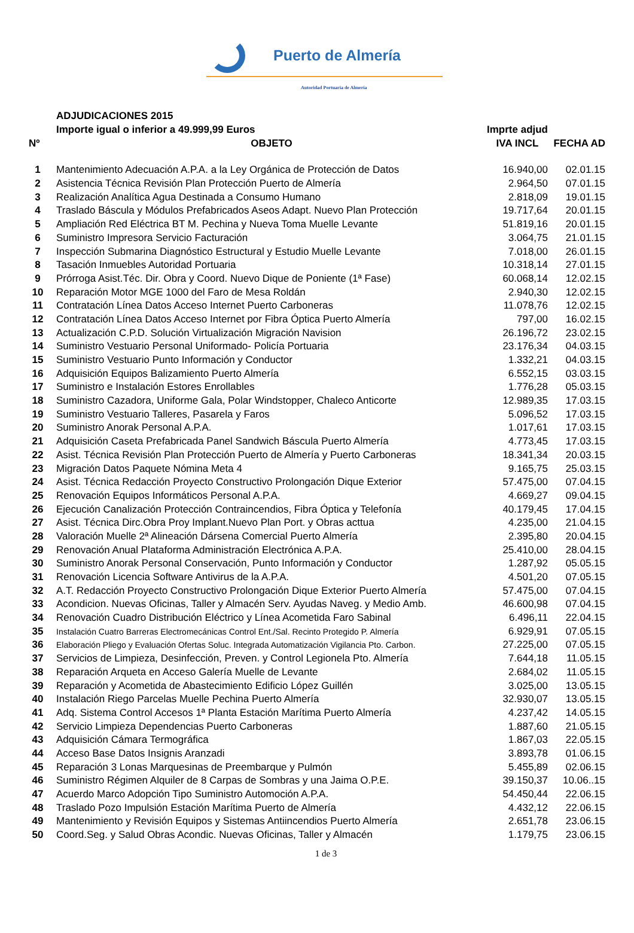Puerto de Almería
Autoridad Portuaria de Almería
| | ADJUDICACIONES 2015 | | |
| --- | --- | --- | --- |
| | Importe igual o inferior a 49.999,99 Euros | Imprte adjud | |
| Nº | OBJETO | IVA INCL | FECHA AD |
| 1 | Mantenimiento Adecuación A.P.A. a la Ley Orgánica de Protección de Datos | 16.940,00 | 02.01.15 |
| 2 | Asistencia Técnica Revisión Plan Protección Puerto de Almería | 2.964,50 | 07.01.15 |
| 3 | Realización Analítica Agua Destinada a Consumo Humano | 2.818,09 | 19.01.15 |
| 4 | Traslado Báscula y Módulos Prefabricados Aseos Adapt. Nuevo Plan Protección | 19.717,64 | 20.01.15 |
| 5 | Ampliación Red Eléctrica BT M. Pechina y Nueva Toma Muelle Levante | 51.819,16 | 20.01.15 |
| 6 | Suministro Impresora Servicio Facturación | 3.064,75 | 21.01.15 |
| 7 | Inspección Submarina Diagnóstico Estructural y Estudio Muelle Levante | 7.018,00 | 26.01.15 |
| 8 | Tasación Inmuebles Autoridad Portuaria | 10.318,14 | 27.01.15 |
| 9 | Prórroga Asist.Téc. Dir. Obra y Coord. Nuevo Dique de Poniente (1ª Fase) | 60.068,14 | 12.02.15 |
| 10 | Reparación Motor MGE 1000 del Faro de Mesa Roldán | 2.940,30 | 12.02.15 |
| 11 | Contratación Línea Datos Acceso Internet Puerto Carboneras | 11.078,76 | 12.02.15 |
| 12 | Contratación Línea Datos Acceso Internet por Fibra Óptica Puerto Almería | 797,00 | 16.02.15 |
| 13 | Actualización C.P.D. Solución Virtualización Migración Navision | 26.196,72 | 23.02.15 |
| 14 | Suministro Vestuario Personal Uniformado- Policía Portuaria | 23.176,34 | 04.03.15 |
| 15 | Suministro Vestuario Punto Información y Conductor | 1.332,21 | 04.03.15 |
| 16 | Adquisición Equipos Balizamiento Puerto Almería | 6.552,15 | 03.03.15 |
| 17 | Suministro e Instalación Estores Enrollables | 1.776,28 | 05.03.15 |
| 18 | Suministro Cazadora, Uniforme Gala, Polar Windstopper, Chaleco Anticorte | 12.989,35 | 17.03.15 |
| 19 | Suministro Vestuario Talleres, Pasarela y Faros | 5.096,52 | 17.03.15 |
| 20 | Suministro Anorak Personal A.P.A. | 1.017,61 | 17.03.15 |
| 21 | Adquisición Caseta Prefabricada Panel Sandwich Báscula Puerto Almería | 4.773,45 | 17.03.15 |
| 22 | Asist. Técnica Revisión Plan Protección Puerto de Almería y Puerto Carboneras | 18.341,34 | 20.03.15 |
| 23 | Migración Datos Paquete Nómina Meta 4 | 9.165,75 | 25.03.15 |
| 24 | Asist. Técnica Redacción Proyecto Constructivo Prolongación Dique Exterior | 57.475,00 | 07.04.15 |
| 25 | Renovación Equipos Informáticos Personal A.P.A. | 4.669,27 | 09.04.15 |
| 26 | Ejecución Canalización Protección Contraincendios, Fibra Óptica y Telefonía | 40.179,45 | 17.04.15 |
| 27 | Asist. Técnica Dirc.Obra Proy Implant.Nuevo Plan Port. y Obras acttua | 4.235,00 | 21.04.15 |
| 28 | Valoración Muelle 2ª Alineación Dársena Comercial Puerto Almería | 2.395,80 | 20.04.15 |
| 29 | Renovación Anual Plataforma Administración Electrónica A.P.A. | 25.410,00 | 28.04.15 |
| 30 | Suministro Anorak Personal Conservación, Punto Información y Conductor | 1.287,92 | 05.05.15 |
| 31 | Renovación Licencia Software Antivirus de la A.P.A. | 4.501,20 | 07.05.15 |
| 32 | A.T. Redacción Proyecto Constructivo Prolongación Dique Exterior Puerto Almería | 57.475,00 | 07.04.15 |
| 33 | Acondicion. Nuevas Oficinas, Taller y Almacén Serv. Ayudas Naveg. y Medio Amb. | 46.600,98 | 07.04.15 |
| 34 | Renovación Cuadro Distribución Eléctrico y Línea Acometida Faro Sabinal | 6.496,11 | 22.04.15 |
| 35 | Instalación Cuatro Barreras Electromecánicas Control Ent./Sal. Recinto Protegido P. Almería | 6.929,91 | 07.05.15 |
| 36 | Elaboración Pliego y Evaluación Ofertas Soluc. Integrada Automatización Vigilancia Pto. Carbon. | 27.225,00 | 07.05.15 |
| 37 | Servicios de Limpieza, Desinfección, Preven. y Control Legionela Pto. Almería | 7.644,18 | 11.05.15 |
| 38 | Reparación Arqueta en Acceso Galería Muelle de Levante | 2.684,02 | 11.05.15 |
| 39 | Reparación y Acometida de Abastecimiento Edificio López Guillén | 3.025,00 | 13.05.15 |
| 40 | Instalación Riego Parcelas Muelle Pechina Puerto Almería | 32.930,07 | 13.05.15 |
| 41 | Adq. Sistema Control Accesos 1ª Planta Estación Marítima Puerto Almería | 4.237,42 | 14.05.15 |
| 42 | Servicio Limpieza Dependencias Puerto Carboneras | 1.887,60 | 21.05.15 |
| 43 | Adquisición Cámara Termográfica | 1.867,03 | 22.05.15 |
| 44 | Acceso Base Datos Insignis Aranzadi | 3.893,78 | 01.06.15 |
| 45 | Reparación 3 Lonas Marquesinas de Preembarque y Pulmón | 5.455,89 | 02.06.15 |
| 46 | Suministro Régimen Alquiler de 8 Carpas de Sombras y una Jaima O.P.E. | 39.150,37 | 10.06..15 |
| 47 | Acuerdo Marco Adopción Tipo Suministro Automoción A.P.A. | 54.450,44 | 22.06.15 |
| 48 | Traslado Pozo Impulsión Estación Marítima Puerto de Almería | 4.432,12 | 22.06.15 |
| 49 | Mantenimiento y Revisión Equipos y Sistemas Antiincendios Puerto Almería | 2.651,78 | 23.06.15 |
| 50 | Coord.Seg. y Salud Obras Acondic. Nuevas Oficinas, Taller y Almacén | 1.179,75 | 23.06.15 |
1 de 3